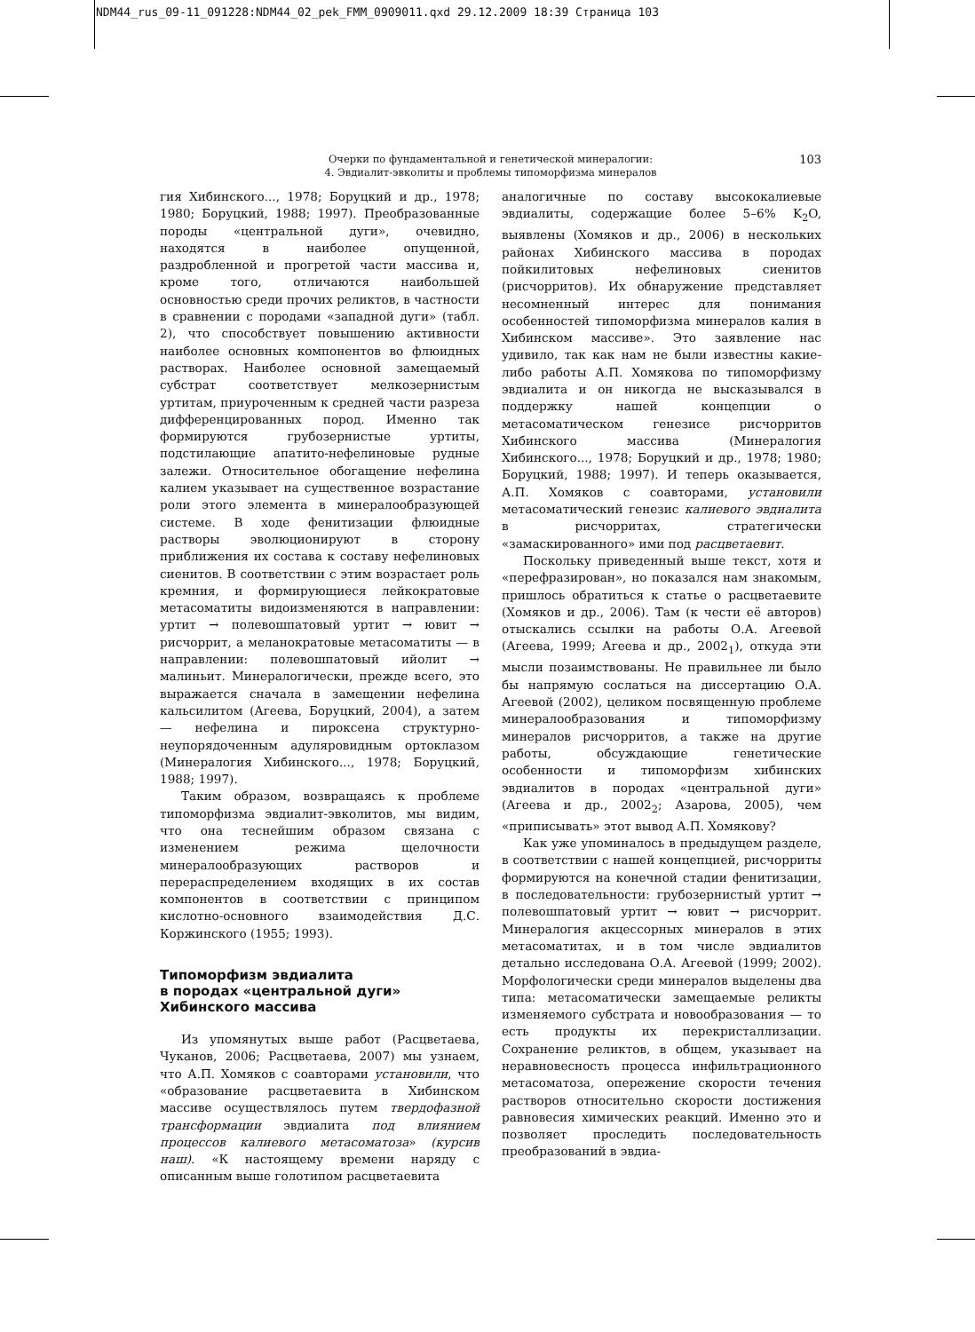NDM44_rus_09-11_091228:NDM44_02_pek_FMM_0909011.qxd 29.12.2009 18:39 Страница 103
Очерки по фундаментальной и генетической минералогии:
4. Эвдиалит-эвколиты и проблемы типоморфизма минералов
103
гия Хибинского..., 1978; Боруцкий и др., 1978; 1980; Боруцкий, 1988; 1997). Преобразованные породы «центральной дуги», очевидно, находятся в наиболее опущенной, раздробленной и прогретой части массива и, кроме того, отличаются наибольшей основностью среди прочих реликтов, в частности в сравнении с породами «западной дуги» (табл. 2), что способствует повышению активности наиболее основных компонентов во флюидных растворах. Наиболее основной замещаемый субстрат соответствует мелкозернистым уртитам, приуроченным к средней части разреза дифференцированных пород. Именно так формируются грубозернистые уртиты, подстилающие апатито-нефелиновые рудные залежи. Относительное обогащение нефелина калием указывает на существенное возрастание роли этого элемента в минералообразующей системе. В ходе фенитизации флюидные растворы эволюционируют в сторону приближения их состава к составу нефелиновых сиенитов. В соответствии с этим возрастает роль кремния, и формирующиеся лейкократовые метасоматиты видоизменяются в направлении: уртит → полевошпатовый уртит → ювит → рисчоррит, а меланократовые метасоматиты — в направлении: полевошпатовый ийолит → малиньит. Минералогически, прежде всего, это выражается сначала в замещении нефелина кальсилитом (Агеева, Боруцкий, 2004), а затем — нефелина и пироксена структурно-неупорядоченным адуляровидным ортоклазом (Минералогия Хибинского..., 1978; Боруцкий, 1988; 1997).
Таким образом, возвращаясь к проблеме типоморфизма эвдиалит-эвколитов, мы видим, что она теснейшим образом связана с изменением режима щелочности минералообразующих растворов и перераспределением входящих в их состав компонентов в соответствии с принципом кислотно-основного взаимодействия Д.С. Коржинского (1955; 1993).
Типоморфизм эвдиалита
в породах «центральной дуги»
Хибинского массива
Из упомянутых выше работ (Расцветаева, Чуканов, 2006; Расцветаева, 2007) мы узнаем, что А.П. Хомяков с соавторами установили, что «образование расцветаевита в Хибинском массиве осуществлялось путем твердофазной трансформации эвдиалита под влиянием процессов калиевого метасоматоза» (курсив наш). «К настоящему времени наряду с описанным выше голотипом расцветаевита
аналогичные по составу высококалиевые эвдиалиты, содержащие более 5–6% K<sub>2</sub>O, выявлены (Хомяков и др., 2006) в нескольких районах Хибинского массива в породах пойкилитовых нефелиновых сиенитов (рисчорритов). Их обнаружение представляет несомненный интерес для понимания особенностей типоморфизма минералов калия в Хибинском массиве». Это заявление нас удивило, так как нам не были известны какие-либо работы А.П. Хомякова по типоморфизму эвдиалита и он никогда не высказывался в поддержку нашей концепции о метасоматическом генезисе рисчорритов Хибинского массива (Минералогия Хибинского..., 1978; Боруцкий и др., 1978; 1980; Боруцкий, 1988; 1997). И теперь оказывается, А.П. Хомяков с соавторами, установили метасоматический генезис калиевого эвдиалита в рисчорритах, стратегически «замаскированного» ими под расцветаевит.
Поскольку приведенный выше текст, хотя и «перефразирован», но показался нам знакомым, пришлось обратиться к статье о расцветаевите (Хомяков и др., 2006). Там (к чести её авторов) отыскались ссылки на работы О.А. Агеевой (Агеева, 1999; Агеева и др., 2002<sub>1</sub>), откуда эти мысли позаимствованы. Не правильнее ли было бы напрямую сослаться на диссертацию О.А. Агеевой (2002), целиком посвященную проблеме минералообразования и типоморфизму минералов рисчорритов, а также на другие работы, обсуждающие генетические особенности и типоморфизм хибинских эвдиалитов в породах «центральной дуги» (Агеева и др., 2002<sub>2</sub>; Азарова, 2005), чем «приписывать» этот вывод А.П. Хомякову?
Как уже упоминалось в предыдущем разделе, в соответствии с нашей концепцией, рисчорриты формируются на конечной стадии фенитизации, в последовательности: грубозернистый уртит → полевошпатовый уртит → ювит → рисчоррит. Минералогия акцессорных минералов в этих метасоматитах, и в том числе эвдиалитов детально исследована О.А. Агеевой (1999; 2002). Морфологически среди минералов выделены два типа: метасоматически замещаемые реликты изменяемого субстрата и новообразования — то есть продукты их перекристаллизации. Сохранение реликтов, в общем, указывает на неравновесность процесса инфильтрационного метасоматоза, опережение скорости течения растворов относительно скорости достижения равновесия химических реакций. Именно это и позволяет проследить последовательность преобразований в эвдиа-